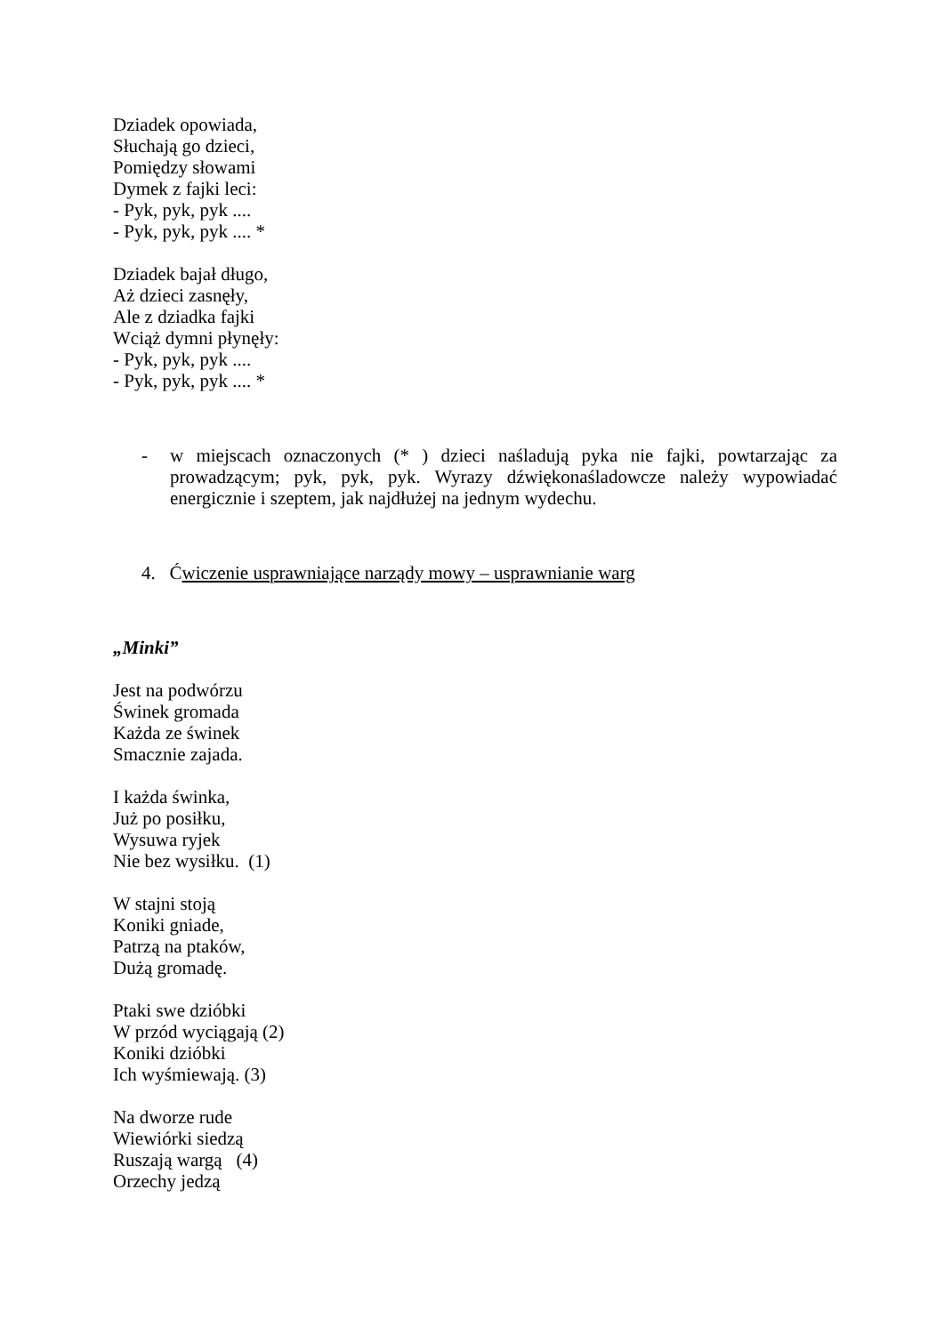Dziadek opowiada,
Słuchają go dzieci,
Pomiędzy słowami
Dymek z fajki leci:
- Pyk, pyk, pyk ....
- Pyk, pyk, pyk .... *
Dziadek bajał długo,
Aż dzieci zasnęły,
Ale z dziadka fajki
Wciąż dymni płynęły:
- Pyk, pyk, pyk ....
- Pyk, pyk, pyk .... *
- w miejscach oznaczonych (* ) dzieci naśladują pyka nie fajki, powtarzając za prowadzącym; pyk, pyk, pyk. Wyrazy dźwiękonaśladowcze należy wypowiadać energicznie i szeptem, jak najdłużej na jednym wydechu.
4. Ćwiczenie usprawniające narządy mowy – usprawnianie warg
„Minki”
Jest na podwórzu
Świnek gromada
Każda ze świnek
Smacznie zajada.
I każda świnka,
Już po posiłku,
Wysuwa ryjek
Nie bez wysiłku. (1)
W stajni stoją
Koniki gniade,
Patrzą na ptaków,
Dużą gromadę.
Ptaki swe dzióbki
W przód wyciągają (2)
Koniki dzióbki
Ich wyśmiewają. (3)
Na dworze rude
Wiewiórki siedzą
Ruszają wargą (4)
Orzechy jedzą